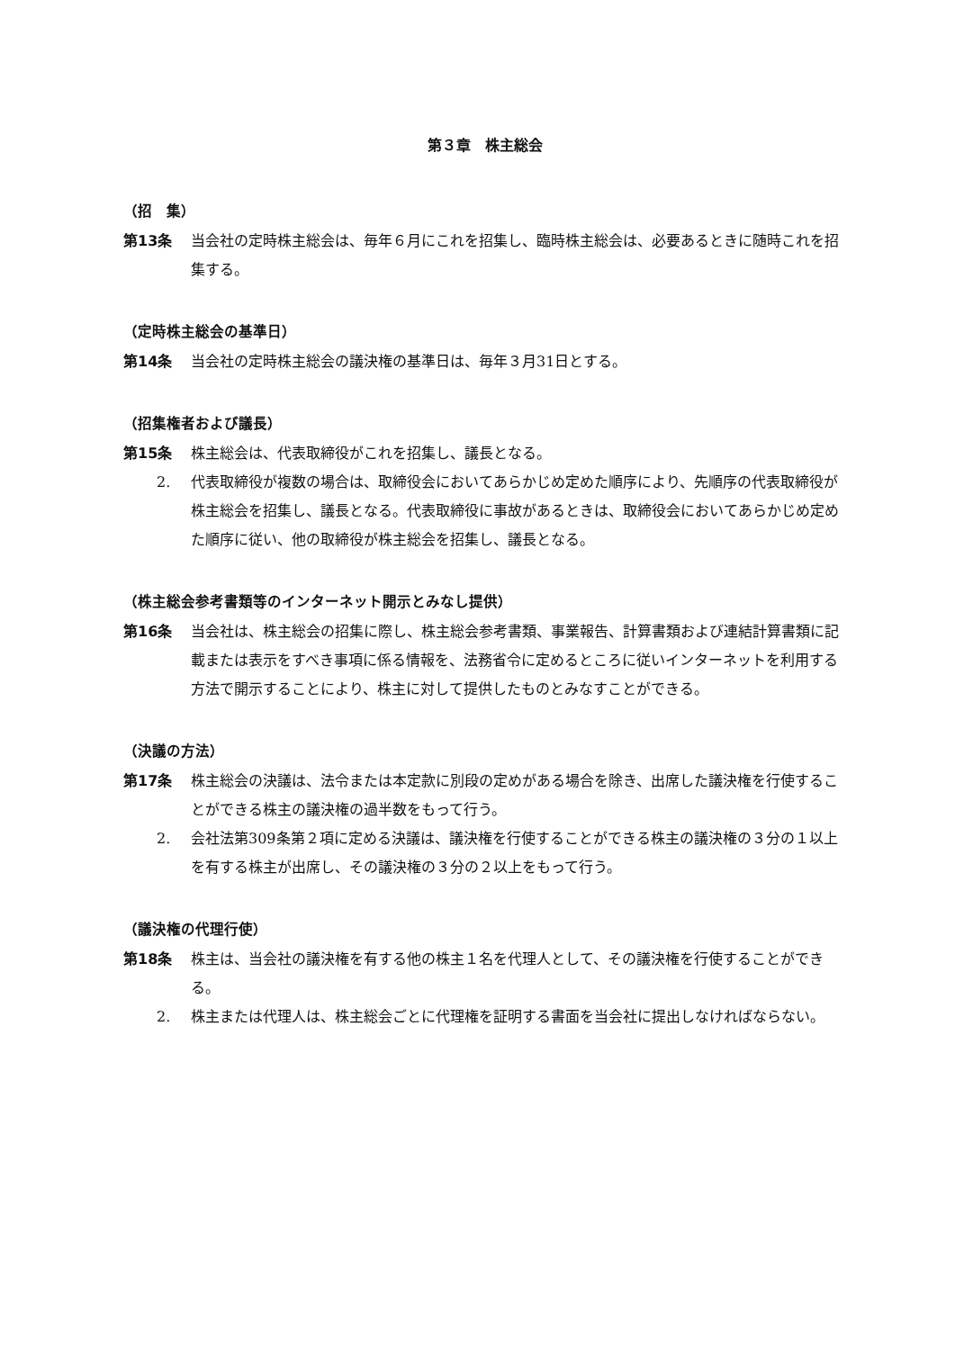第３章　株主総会
（招　集）
第13条 当会社の定時株主総会は、毎年６月にこれを招集し、臨時株主総会は、必要あるときに随時これを招集する。
（定時株主総会の基準日）
第14条 当会社の定時株主総会の議決権の基準日は、毎年３月31日とする。
（招集権者および議長）
第15条 株主総会は、代表取締役がこれを招集し、議長となる。
2. 代表取締役が複数の場合は、取締役会においてあらかじめ定めた順序により、先順序の代表取締役が株主総会を招集し、議長となる。代表取締役に事故があるときは、取締役会においてあらかじめ定めた順序に従い、他の取締役が株主総会を招集し、議長となる。
（株主総会参考書類等のインターネット開示とみなし提供）
第16条 当会社は、株主総会の招集に際し、株主総会参考書類、事業報告、計算書類および連結計算書類に記載または表示をすべき事項に係る情報を、法務省令に定めるところに従いインターネットを利用する方法で開示することにより、株主に対して提供したものとみなすことができる。
（決議の方法）
第17条 株主総会の決議は、法令または本定款に別段の定めがある場合を除き、出席した議決権を行使することができる株主の議決権の過半数をもって行う。
2. 会社法第309条第２項に定める決議は、議決権を行使することができる株主の議決権の３分の１以上を有する株主が出席し、その議決権の３分の２以上をもって行う。
（議決権の代理行使）
第18条 株主は、当会社の議決権を有する他の株主１名を代理人として、その議決権を行使することができる。
2. 株主または代理人は、株主総会ごとに代理権を証明する書面を当会社に提出しなければならない。